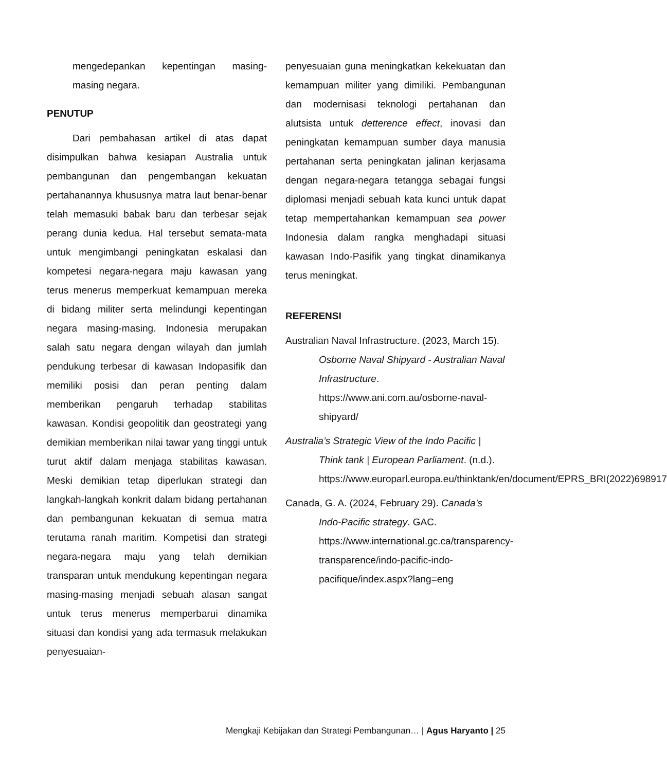mengedepankan kepentingan masing-masing negara.
PENUTUP
Dari pembahasan artikel di atas dapat disimpulkan bahwa kesiapan Australia untuk pembangunan dan pengembangan kekuatan pertahanannya khususnya matra laut benar-benar telah memasuki babak baru dan terbesar sejak perang dunia kedua. Hal tersebut semata-mata untuk mengimbangi peningkatan eskalasi dan kompetesi negara-negara maju kawasan yang terus menerus memperkuat kemampuan mereka di bidang militer serta melindungi kepentingan negara masing-masing. Indonesia merupakan salah satu negara dengan wilayah dan jumlah pendukung terbesar di kawasan Indopasifik dan memiliki posisi dan peran penting dalam memberikan pengaruh terhadap stabilitas kawasan. Kondisi geopolitik dan geostrategi yang demikian memberikan nilai tawar yang tinggi untuk turut aktif dalam menjaga stabilitas kawasan. Meski demikian tetap diperlukan strategi dan langkah-langkah konkrit dalam bidang pertahanan dan pembangunan kekuatan di semua matra terutama ranah maritim. Kompetisi dan strategi negara-negara maju yang telah demikian transparan untuk mendukung kepentingan negara masing-masing menjadi sebuah alasan sangat untuk terus menerus memperbarui dinamika situasi dan kondisi yang ada termasuk melakukan penyesuaian-
penyesuaian guna meningkatkan kekekuatan dan kemampuan militer yang dimiliki. Pembangunan dan modernisasi teknologi pertahanan dan alutsista untuk detterence effect, inovasi dan peningkatan kemampuan sumber daya manusia pertahanan serta peningkatan jalinan kerjasama dengan negara-negara tetangga sebagai fungsi diplomasi menjadi sebuah kata kunci untuk dapat tetap mempertahankan kemampuan sea power Indonesia dalam rangka menghadapi situasi kawasan Indo-Pasifik yang tingkat dinamikanya terus meningkat.
REFERENSI
Australian Naval Infrastructure. (2023, March 15). Osborne Naval Shipyard - Australian Naval Infrastructure. https://www.ani.com.au/osborne-naval-shipyard/
Australia’s Strategic View of the Indo Pacific | Think tank | European Parliament. (n.d.). https://www.europarl.europa.eu/thinktank/en/document/EPRS_BRI(2022)698917
Canada, G. A. (2024, February 29). Canada’s Indo-Pacific strategy. GAC. https://www.international.gc.ca/transparency-transparence/indo-pacific-indo-pacifique/index.aspx?lang=eng
Mengkaji Kebijakan dan Strategi Pembangunan… | Agus Haryanto | 25